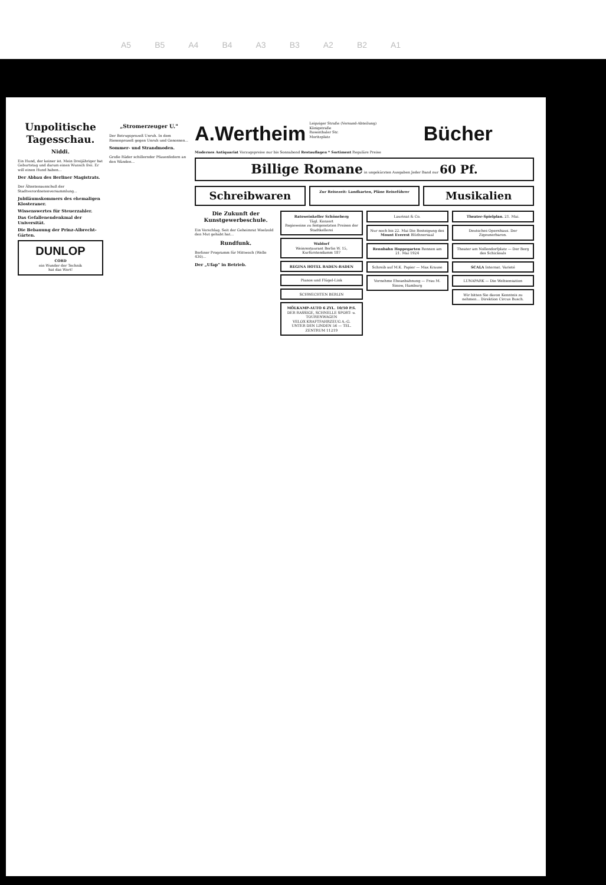A5 B5 A4 B4 A3 B3 A2 B2 A1
Unpolitische Tagesschau.
Niddi.
Ein Hund, der keiner ist. Mein Dreijähriger hat Geburtstag und darum einen Wunsch frei. Er will einen Hund haben...
Der Abbau des Berliner Magistrats.
Der Ältestenausschuß der Stadtverordnetenversammlung...
Jubiläumskommers des ehemaligen Klosteraner.
Wissenswertes für Steuerzahler.
Das Gefallenendenkmal der Universität.
Die Bebauung der Prinz-Albrecht-Gärten.
DUNLOP
CORD
ein Wunder der Technik
hat das Wort!
„Stromerzeuger U."
Der Betrugsprozeß Unruh. In dem Riesenprozeß gegen Unruh und Genossen...
Sommer- und Strandmoden.
Große Räder schillernder Pfauenfedern an den Wänden...
A.Wertheim
Leipziger Straße (Versand-Abteilung)
Königstraße
Rosenthaler Str.
Moritzplatz
Bücher
Modernes Antiquariat Vorzugspreise nur bis Sonnabend Restauflagen * Sortiment Reguläre Preise
Billige Romane in ungekürzten Ausgaben Jeder Band nur 60 Pf.
Schreibwaren
Zur Reisezeit: Landkarten, Pläne Reiseführer
Musikalien
Die Zukunft der Kunstgewerbeschule.
Ein Vorschlag. Seit der Geheimrat Woelzold den Mut gehabt hat...
Rundfunk.
Berliner Programm für Mittwoch (Welle 430)...
Der „Ufap" in Betrieb.
Ratsweinkeller Schöneberg
Tägl. Konzert
Regieweine zu festgesetzten Preisen der Stadtkellerei
Waldorf
Weinrestaurant Berlin W. 15, Kurfürstendamm 187
REGINA HOTEL BADEN-BADEN
Pianos und Flügel-Link
SCHWECHTEN BERLIN
MÖLKAMP-AUTO 6 ZYL. 10/50 P.S.
DER RASSIGE, SCHNELLE SPORT- u. TOURENWAGEN
VELOX KRAFTFAHRZEUG A.-G.
UNTER DEN LINDEN 56 — TEL. ZENTRUM 11219
Laurinat & Co.
Nur noch bis 22. Mai Die Besteigung des Mount Everest Blüthnersaal
Rennbahn Hoppegarten Rennen am 21. Mai 1924
Schreib auf M.K. Papier — Max Krause
Vornehme Eheanbahnung — Frau M. Sinow, Hamburg
Theater-Spielplan. 21. Mai.
Deutsches Opernhaus. Der Zigeunerbaron.
Theater am Nollendorfplatz — Der Berg des Schicksals
SCALA Internat. Varieté
LUNAPARK — Die Weltsensation
Wir bitten Sie davon Kenntnis zu nehmen... Direktion Circus Busch.